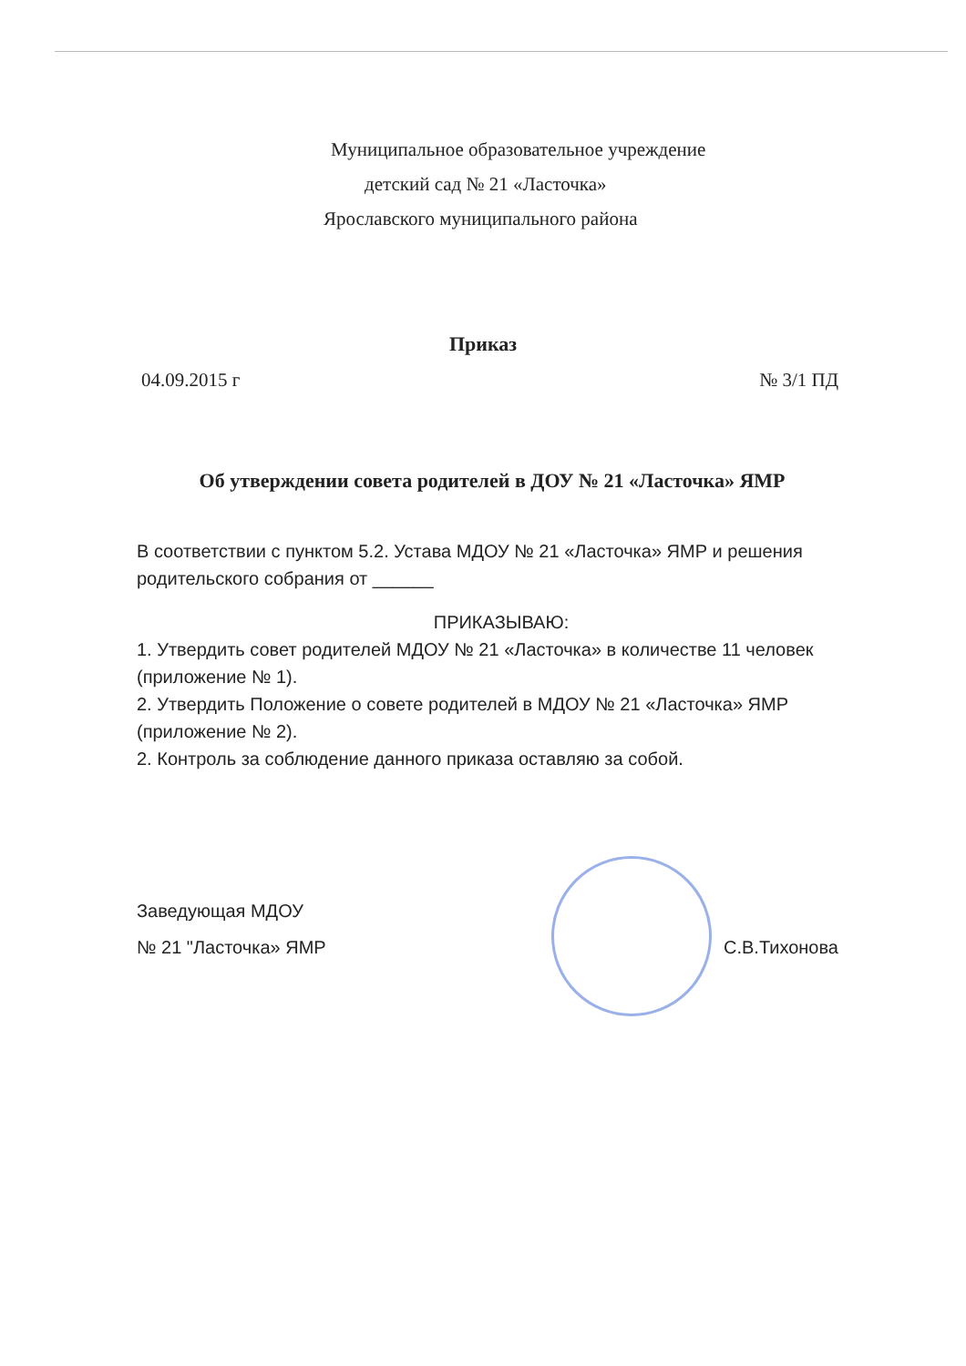Муниципальное образовательное учреждение
детский сад № 21 «Ласточка»
Ярославского муниципального района
Приказ
04.09.2015 г № 3/1 ПД
Об утверждении совета родителей в ДОУ № 21 «Ласточка» ЯМР
В соответствии с пунктом 5.2. Устава МДОУ № 21 «Ласточка» ЯМР и решения родительского собрания от ______
ПРИКАЗЫВАЮ:
1. Утвердить совет родителей МДОУ № 21 «Ласточка» в количестве 11 человек (приложение № 1).
2. Утвердить Положение о совете родителей в МДОУ № 21 «Ласточка» ЯМР (приложение № 2).
2. Контроль за соблюдение данного приказа оставляю за собой.
Заведующая МДОУ
№ 21 "Ласточка» ЯМР С.В.Тихонова